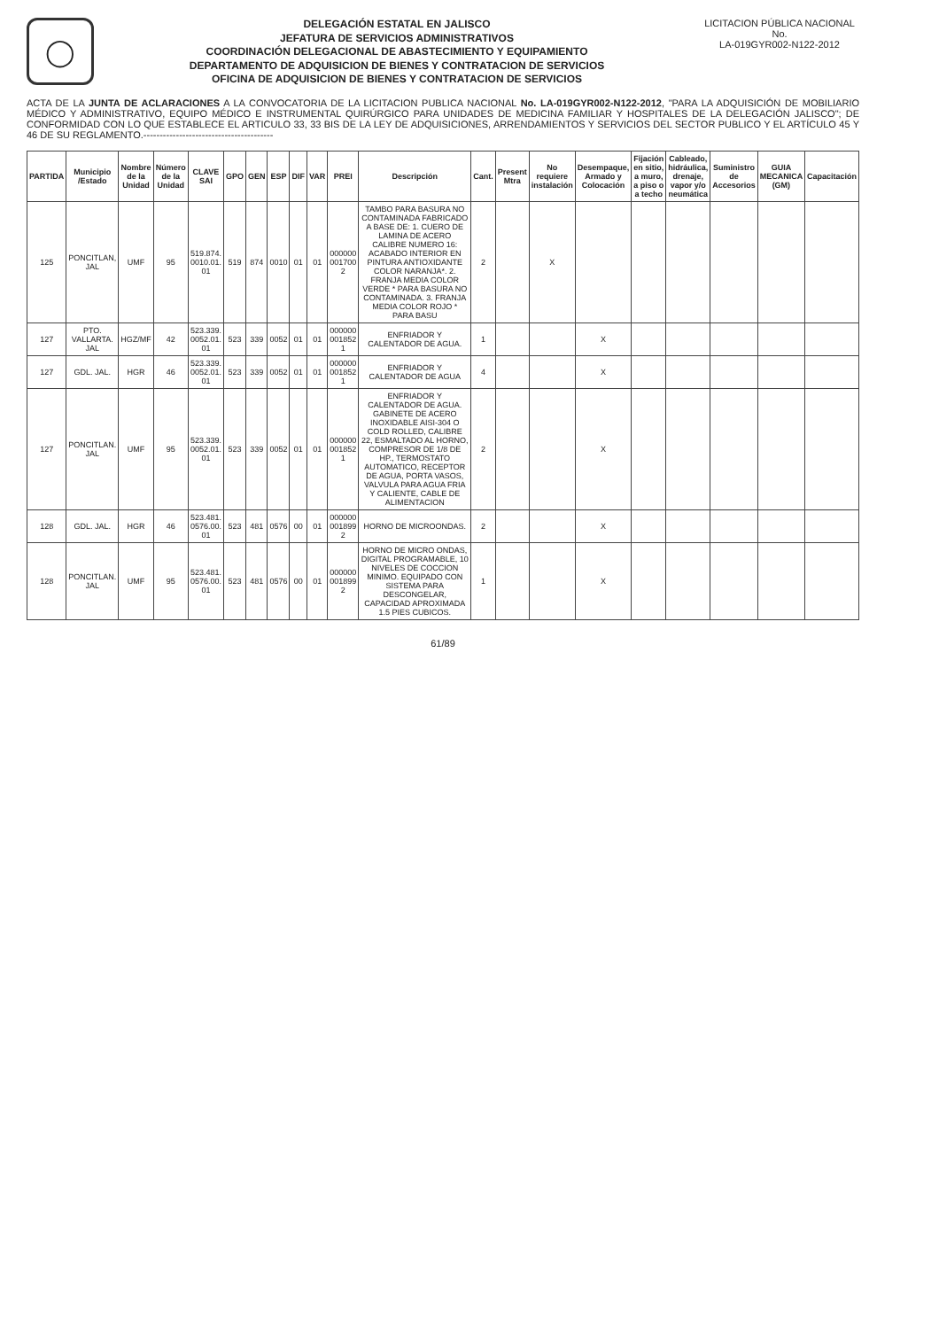◯
DELEGACIÓN ESTATAL EN JALISCO
JEFATURA DE SERVICIOS ADMINISTRATIVOS
COORDINACIÓN DELEGACIONAL DE ABASTECIMIENTO Y EQUIPAMIENTO
DEPARTAMENTO DE ADQUISICION DE BIENES Y CONTRATACION DE SERVICIOS
OFICINA DE ADQUISICION DE BIENES Y CONTRATACION DE SERVICIOS
LICITACION PÚBLICA NACIONAL
No.
LA-019GYR002-N122-2012
ACTA DE LA JUNTA DE ACLARACIONES A LA CONVOCATORIA DE LA LICITACION PUBLICA NACIONAL No. LA-019GYR002-N122-2012, "PARA LA ADQUISICIÓN DE MOBILIARIO MÉDICO Y ADMINISTRATIVO, EQUIPO MÉDICO E INSTRUMENTAL QUIRÚRGICO PARA UNIDADES DE MEDICINA FAMILIAR Y HOSPITALES DE LA DELEGACIÓN JALISCO"; DE CONFORMIDAD CON LO QUE ESTABLECE EL ARTICULO 33, 33 BIS DE LA LEY DE ADQUISICIONES, ARRENDAMIENTOS Y SERVICIOS DEL SECTOR PUBLICO Y EL ARTÍCULO 45 Y 46 DE SU REGLAMENTO.----------------------------------------
| PARTIDA | Municipio /Estado | Nombre de la Unidad | Número de la Unidad | CLAVE SAI | GPO | GEN | ESP | DIF | VAR | PREI | Descripción | Cant. | Present Mtra | No requiere instalación | Desempaque, Armado y Colocación | Fijación en sitio, a muro, a piso o a techo | Cableado, hidráulica, drenaje, vapor y/o neumática | Suministro de Accesorios | GUIA MECANICA (GM) | Capacitación |
| --- | --- | --- | --- | --- | --- | --- | --- | --- | --- | --- | --- | --- | --- | --- | --- | --- | --- | --- | --- | --- |
| 125 | PONCITLAN, JAL | UMF | 95 | 519.874. 0010.01. 01 | 519 | 874 | 0010 | 01 | 01 | 000000 001700 2 | TAMBO PARA BASURA NO CONTAMINADA FABRICADO A BASE DE: 1. CUERO DE LAMINA DE ACERO CALIBRE NUMERO 16: ACABADO INTERIOR EN PINTURA ANTIOXIDANTE COLOR NARANJA*. 2. FRANJA MEDIA COLOR VERDE * PARA BASURA NO CONTAMINADA. 3. FRANJA MEDIA COLOR ROJO * PARA BASU | 2 | | X | | | | | | |
| 127 | PTO. VALLARTA. JAL | HGZ/MF | 42 | 523.339. 0052.01. 01 | 523 | 339 | 0052 | 01 | 01 | 000000 001852 1 | ENFRIADOR Y CALENTADOR DE AGUA. | 1 | | | X | | | | | |
| 127 | GDL. JAL. | HGR | 46 | 523.339. 0052.01. 01 | 523 | 339 | 0052 | 01 | 01 | 000000 001852 1 | ENFRIADOR Y CALENTADOR DE AGUA | 4 | | | X | | | | | |
| 127 | PONCITLAN. JAL | UMF | 95 | 523.339. 0052.01. 01 | 523 | 339 | 0052 | 01 | 01 | 000000 001852 1 | ENFRIADOR Y CALENTADOR DE AGUA. GABINETE DE ACERO INOXIDABLE AISI-304 O COLD ROLLED, CALIBRE 22, ESMALTADO AL HORNO, COMPRESOR DE 1/8 DE HP., TERMOSTATO AUTOMATICO, RECEPTOR DE AGUA, PORTA VASOS, VALVULA PARA AGUA FRIA Y CALIENTE, CABLE DE ALIMENTACION | 2 | | | X | | | | | |
| 128 | GDL. JAL. | HGR | 46 | 523.481. 0576.00. 01 | 523 | 481 | 0576 | 00 | 01 | 000000 001899 2 | HORNO DE MICROONDAS. | 2 | | | X | | | | | |
| 128 | PONCITLAN. JAL | UMF | 95 | 523.481. 0576.00. 01 | 523 | 481 | 0576 | 00 | 01 | 000000 001899 2 | HORNO DE MICRO ONDAS, DIGITAL PROGRAMABLE, 10 NIVELES DE COCCION MINIMO. EQUIPADO CON SISTEMA PARA DESCONGELAR, CAPACIDAD APROXIMADA 1.5 PIES CUBICOS. | 1 | | | X | | | | | |
61/89